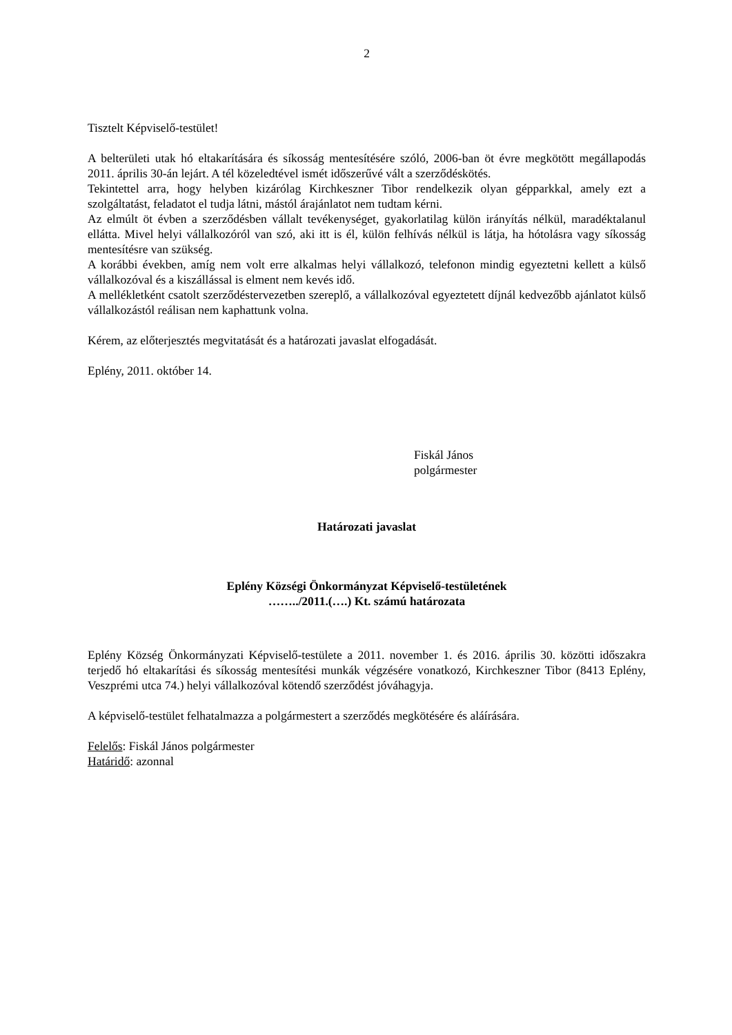2
Tisztelt Képviselő-testület!
A belterületi utak hó eltakarítására és síkosság mentesítésére szóló, 2006-ban öt évre megkötött megállapodás 2011. április 30-án lejárt. A tél közeledtével ismét időszerűvé vált a szerződéskötés.
Tekintettel arra, hogy helyben kizárólag Kirchkeszner Tibor rendelkezik olyan gépparkkal, amely ezt a szolgáltatást, feladatot el tudja látni, mástól árajánlatot nem tudtam kérni.
Az elmúlt öt évben a szerződésben vállalt tevékenységet, gyakorlatilag külön irányítás nélkül, maradéktalanul ellátta. Mivel helyi vállalkozóról van szó, aki itt is él, külön felhívás nélkül is látja, ha hótolásra vagy síkosság mentesítésre van szükség.
A korábbi években, amíg nem volt erre alkalmas helyi vállalkozó, telefonon mindig egyeztetni kellett a külső vállalkozóval és a kiszállással is elment nem kevés idő.
A mellékletként csatolt szerződéstervezetben szereplő, a vállalkozóval egyeztetett díjnál kedvezőbb ajánlatot külső vállalkozástól reálisan nem kaphattunk volna.
Kérem, az előterjesztés megvitatását és a határozati javaslat elfogadását.
Eplény, 2011. október 14.
Fiskál János
polgármester
Határozati javaslat
Eplény Községi Önkormányzat Képviselő-testületének
……../2011.(….) Kt. számú határozata
Eplény Község Önkormányzati Képviselő-testülete a 2011. november 1. és 2016. április 30. közötti időszakra terjedő hó eltakarítási és síkosság mentesítési munkák végzésére vonatkozó, Kirchkeszner Tibor (8413 Eplény, Veszprémi utca 74.) helyi vállalkozóval kötendő szerződést jóváhagyja.
A képviselő-testület felhatalmazza a polgármestert a szerződés megkötésére és aláírására.
Felelős: Fiskál János polgármester
Határidő: azonnal